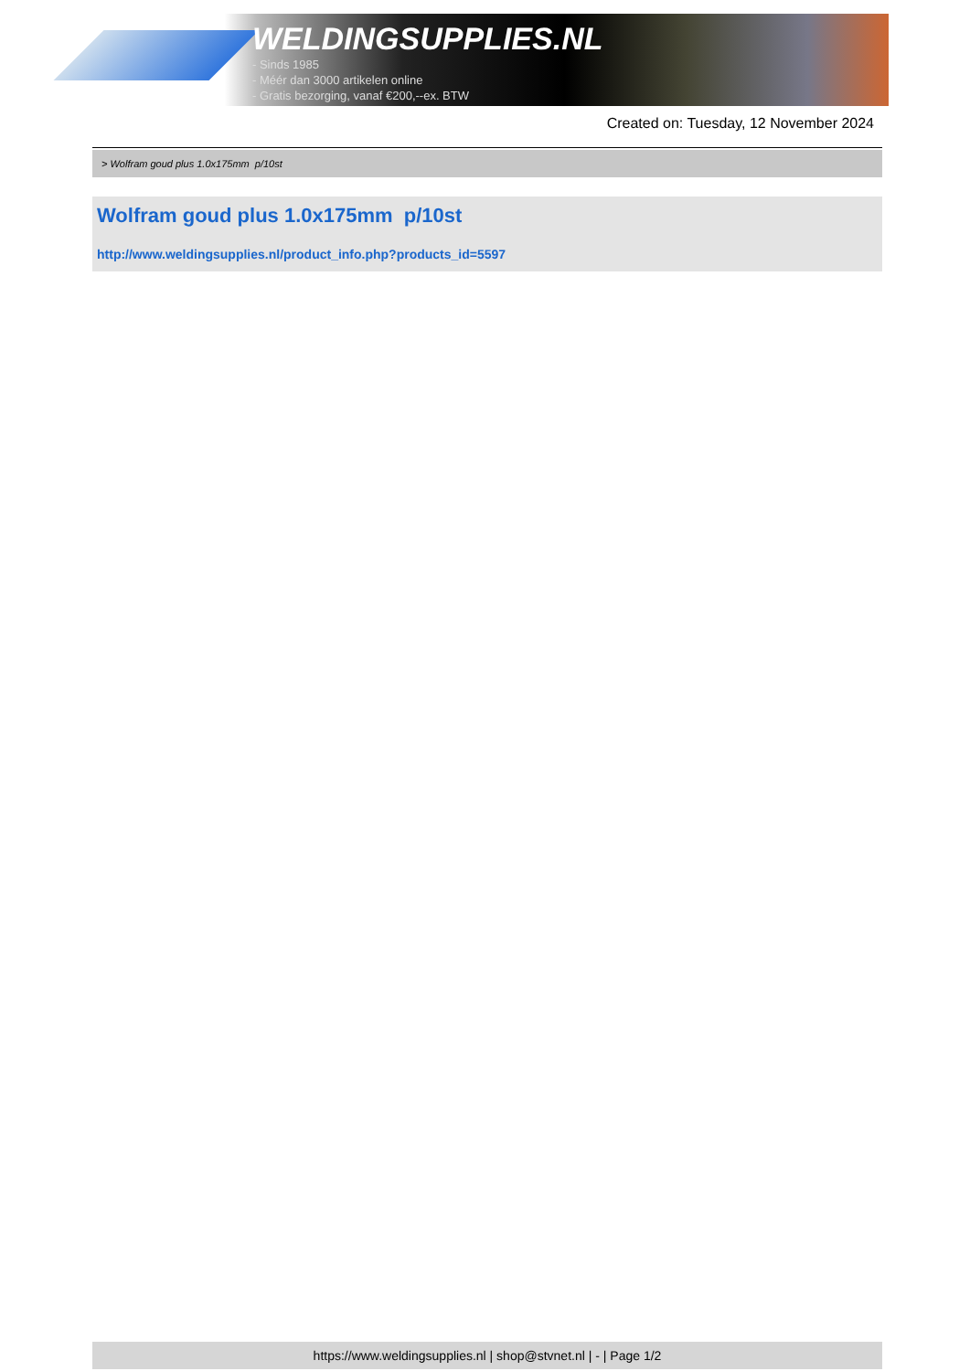WELDINGSUPPLIES.NL
- Sinds 1985
- Méér dan 3000 artikelen online
- Gratis bezorging, vanaf €200,--ex. BTW
Created on: Tuesday, 12 November 2024
> Wolfram goud plus 1.0x175mm p/10st
Wolfram goud plus 1.0x175mm p/10st
http://www.weldingsupplies.nl/product_info.php?products_id=5597
https://www.weldingsupplies.nl | shop@stvnet.nl | - | Page 1/2